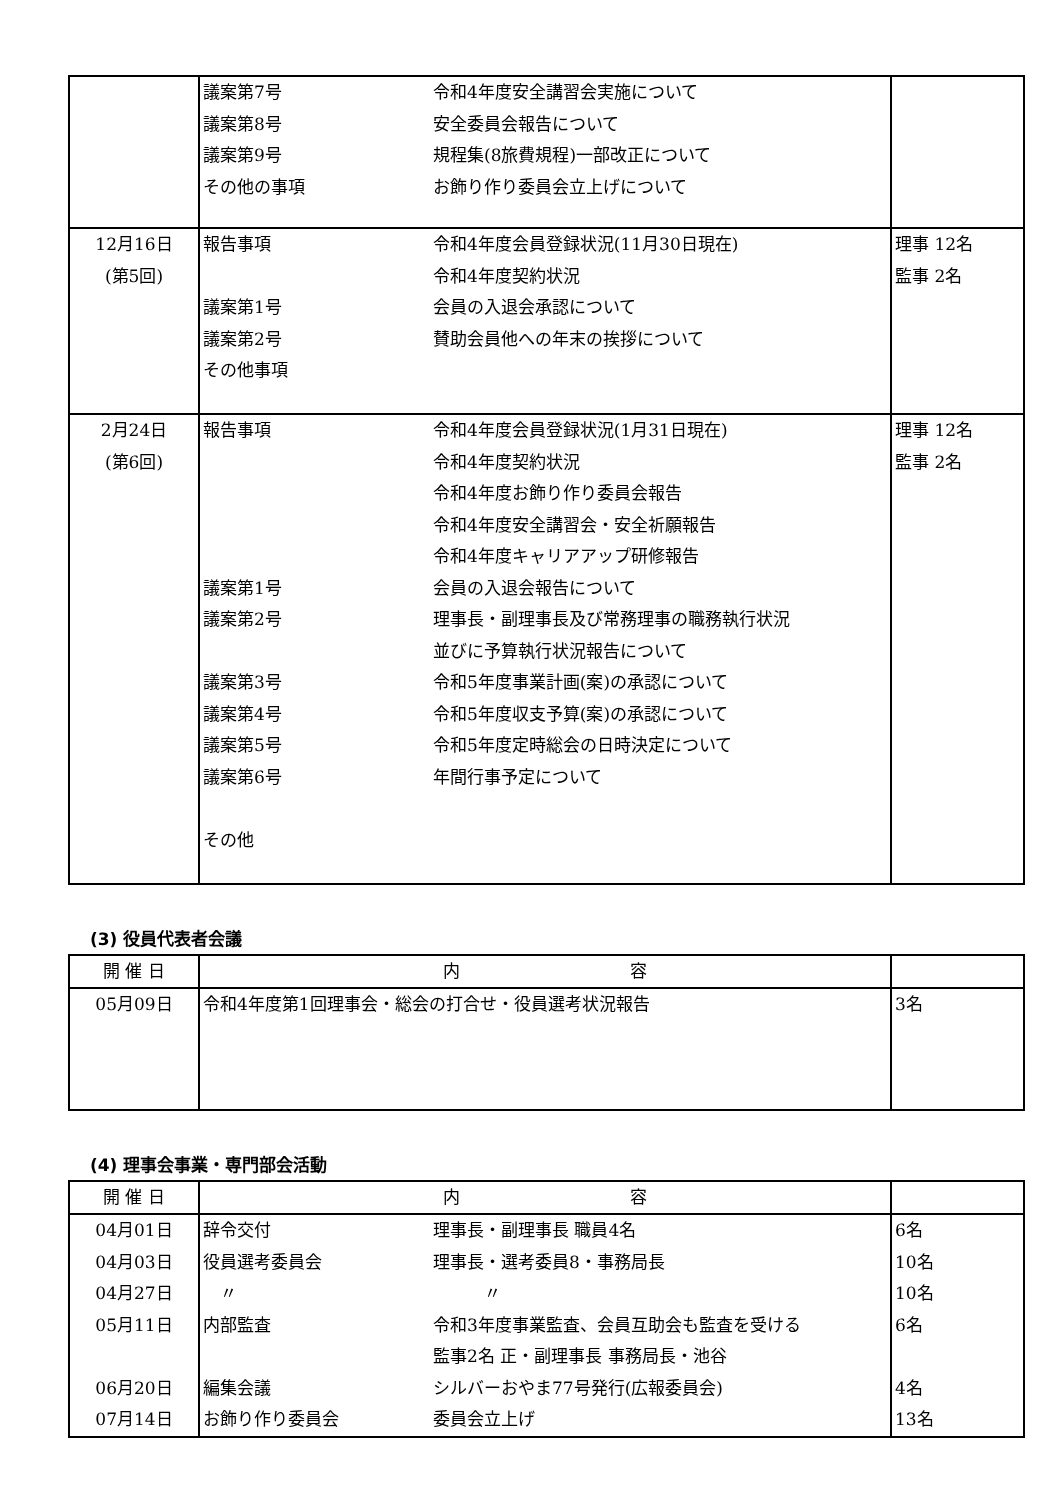| | 議案第7号 令和4年度安全講習会実施について 議案第8号 安全委員会報告について 議案第9号 規程集(8旅費規程)一部改正について その他の事項 お飾り作り委員会立上げについて | |
| 12月16日 (第5回) | 報告事項 令和4年度会員登録状況(11月30日現在) 令和4年度契約状況 議案第1号 会員の入退会承認について 議案第2号 賛助会員他への年末の挨拶について その他事項 | 理事 12名 監事 2名 |
| 2月24日 (第6回) | 報告事項 令和4年度会員登録状況(1月31日現在) 令和4年度契約状況 令和4年度お飾り作り委員会報告 令和4年度安全講習会・安全祈願報告 令和4年度キャリアアップ研修報告 議案第1号 会員の入退会報告について 議案第2号 理事長・副理事長及び常務理事の職務執行状況 並びに予算執行状況報告について 議案第3号 令和5年度事業計画(案)の承認について 議案第4号 令和5年度収支予算(案)の承認について 議案第5号 令和5年度定時総会の日時決定について 議案第6号 年間行事予定について その他 | 理事 12名 監事 2名 |
(3) 役員代表者会議
| 開 催 日 | 内 容 | |
| --- | --- | --- |
| 05月09日 | 令和4年度第1回理事会・総会の打合せ・役員選考状況報告 | 3名 |
(4) 理事会事業・専門部会活動
| 開 催 日 | 内 容 | |
| --- | --- | --- |
| 04月01日 04月03日 04月27日 05月11日 06月20日 07月14日 | 辞令交付 理事長・副理事長 職員4名 役員選考委員会 理事長・選考委員8・事務局長 〃 〃 内部監査 令和3年度事業監査、会員互助会も監査を受ける 監事2名 正・副理事長 事務局長・池谷 編集会議 シルバーおやま77号発行(広報委員会) お飾り作り委員会 委員会立上げ | 6名 10名 10名 6名 4名 13名 |